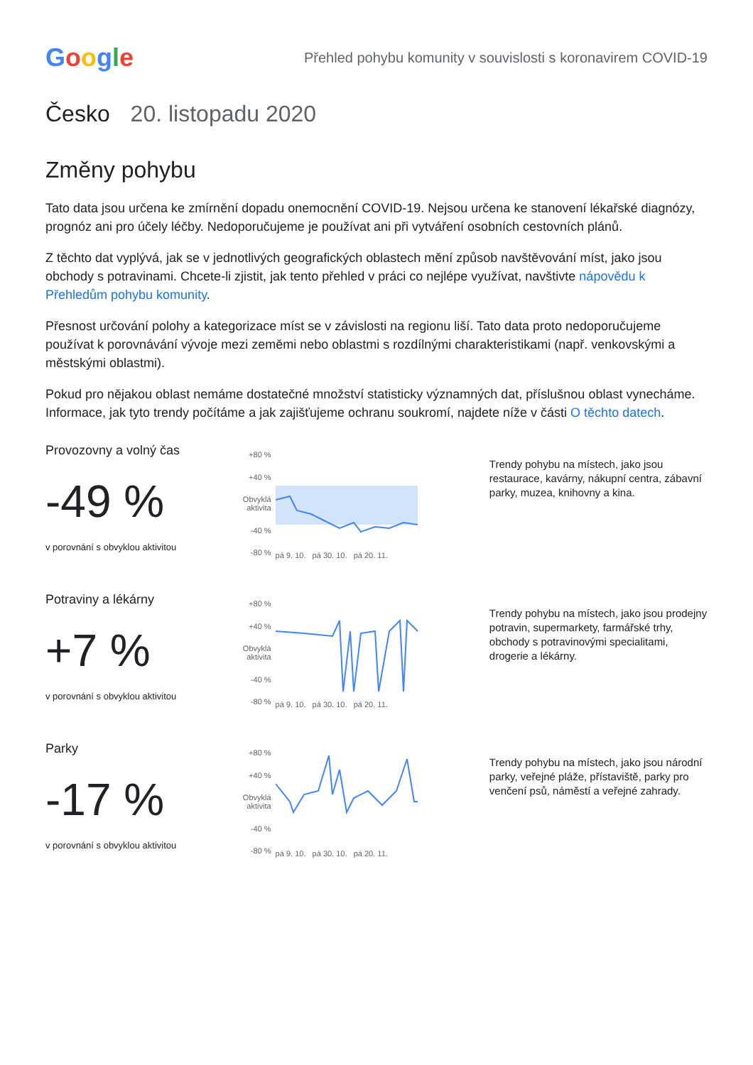Google
Přehled pohybu komunity v souvislosti s koronavirem COVID-19
Česko 20. listopadu 2020
Změny pohybu
Tato data jsou určena ke zmírnění dopadu onemocnění COVID-19. Nejsou určena ke stanovení lékařské diagnózy, prognóz ani pro účely léčby. Nedoporučujeme je používat ani při vytváření osobních cestovních plánů.
Z těchto dat vyplývá, jak se v jednotlivých geografických oblastech mění způsob navštěvování míst, jako jsou obchody s potravinami. Chcete-li zjistit, jak tento přehled v práci co nejlépe využívat, navštivte nápovědu k Přehledům pohybu komunity.
Přesnost určování polohy a kategorizace míst se v závislosti na regionu liší. Tato data proto nedoporučujeme používat k porovnávání vývoje mezi zeměmi nebo oblastmi s rozdílnými charakteristikami (např. venkovskými a městskými oblastmi).
Pokud pro nějakou oblast nemáme dostatečné množství statisticky významných dat, příslušnou oblast vynecháme. Informace, jak tyto trendy počítáme a jak zajišťujeme ochranu soukromí, najdete níže v části O těchto datech.
Provozovny a volný čas
-49 %
v porovnání s obvyklou aktivitou
+80 %
+40 %
Obvyklá aktivita
-40 %
-80 %
pá 9. 10. pá 30. 10. pá 20. 11.
Trendy pohybu na místech, jako jsou restaurace, kavárny, nákupní centra, zábavní parky, muzea, knihovny a kina.
Potraviny a lékárny
+7 %
v porovnání s obvyklou aktivitou
+80 %
+40 %
Obvyklá aktivita
-40 %
-80 %
pá 9. 10. pá 30. 10. pá 20. 11.
Trendy pohybu na místech, jako jsou prodejny potravin, supermarkety, farmářské trhy, obchody s potravinovými specialitami, drogerie a lékárny.
Parky
-17 %
v porovnání s obvyklou aktivitou
+80 %
+40 %
Obvyklá aktivita
-40 %
-80 %
pá 9. 10. pá 30. 10. pá 20. 11.
Trendy pohybu na místech, jako jsou národní parky, veřejné pláže, přístaviště, parky pro venčení psů, náměstí a veřejné zahrady.